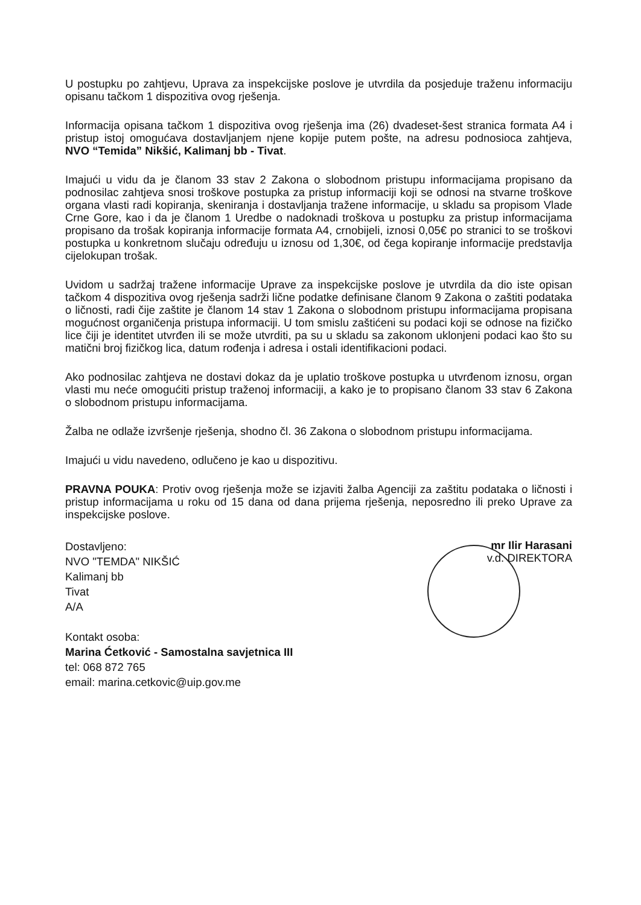U postupku po zahtjevu, Uprava za inspekcijske poslove je utvrdila da posjeduje traženu informaciju opisanu tačkom 1 dispozitiva ovog rješenja.
Informacija opisana tačkom 1 dispozitiva ovog rješenja ima (26) dvadeset-šest stranica formata A4 i pristup istoj omogućava dostavljanjem njene kopije putem pošte, na adresu podnosioca zahtjeva, NVO “Temida” Nikšić, Kalimanj bb - Tivat.
Imajući u vidu da je članom 33 stav 2 Zakona o slobodnom pristupu informacijama propisano da podnosilac zahtjeva snosi troškove postupka za pristup informaciji koji se odnosi na stvarne troškove organa vlasti radi kopiranja, skeniranja i dostavljanja tražene informacije, u skladu sa propisom Vlade Crne Gore, kao i da je članom 1 Uredbe o nadoknadi troškova u postupku za pristup informacijama propisano da trošak kopiranja informacije formata A4, crnobijeli, iznosi 0,05€ po stranici to se troškovi postupka u konkretnom slučaju određuju u iznosu od 1,30€, od čega kopiranje informacije predstavlja cijelokupan trošak.
Uvidom u sadržaj tražene informacije Uprave za inspekcijske poslove je utvrdila da dio iste opisan tačkom 4 dispozitiva ovog rješenja sadrži lične podatke definisane članom 9 Zakona o zaštiti podataka o ličnosti, radi čije zaštite je članom 14 stav 1 Zakona o slobodnom pristupu informacijama propisana mogućnost organičenja pristupa informaciji. U tom smislu zaštićeni su podaci koji se odnose na fizičko lice čiji je identitet utvrđen ili se može utvrditi, pa su u skladu sa zakonom uklonjeni podaci kao što su matični broj fizičkog lica, datum rođenja i adresa i ostali identifikacioni podaci.
Ako podnosilac zahtjeva ne dostavi dokaz da je uplatio troškove postupka u utvrđenom iznosu, organ vlasti mu neće omogućiti pristup traženoj informaciji, a kako je to propisano članom 33 stav 6 Zakona o slobodnom pristupu informacijama.
Žalba ne odlaže izvršenje rješenja, shodno čl. 36 Zakona o slobodnom pristupu informacijama.
Imajući u vidu navedeno, odlučeno je kao u dispozitivu.
PRAVNA POUKA: Protiv ovog rješenja može se izjaviti žalba Agenciji za zaštitu podataka o ličnosti i pristup informacijama u roku od 15 dana od dana prijema rješenja, neposredno ili preko Uprave za inspekcijske poslove.
Dostavljeno:
NVO "TEMDA" NIKŠIĆ
Kalimanj bb
Tivat
A/A
Kontakt osoba:
Marina Ćetković - Samostalna savjetnica III
tel: 068 872 765
email: marina.cetkovic@uip.gov.me
mr Ilir Harasani
v.d. DIREKTORA